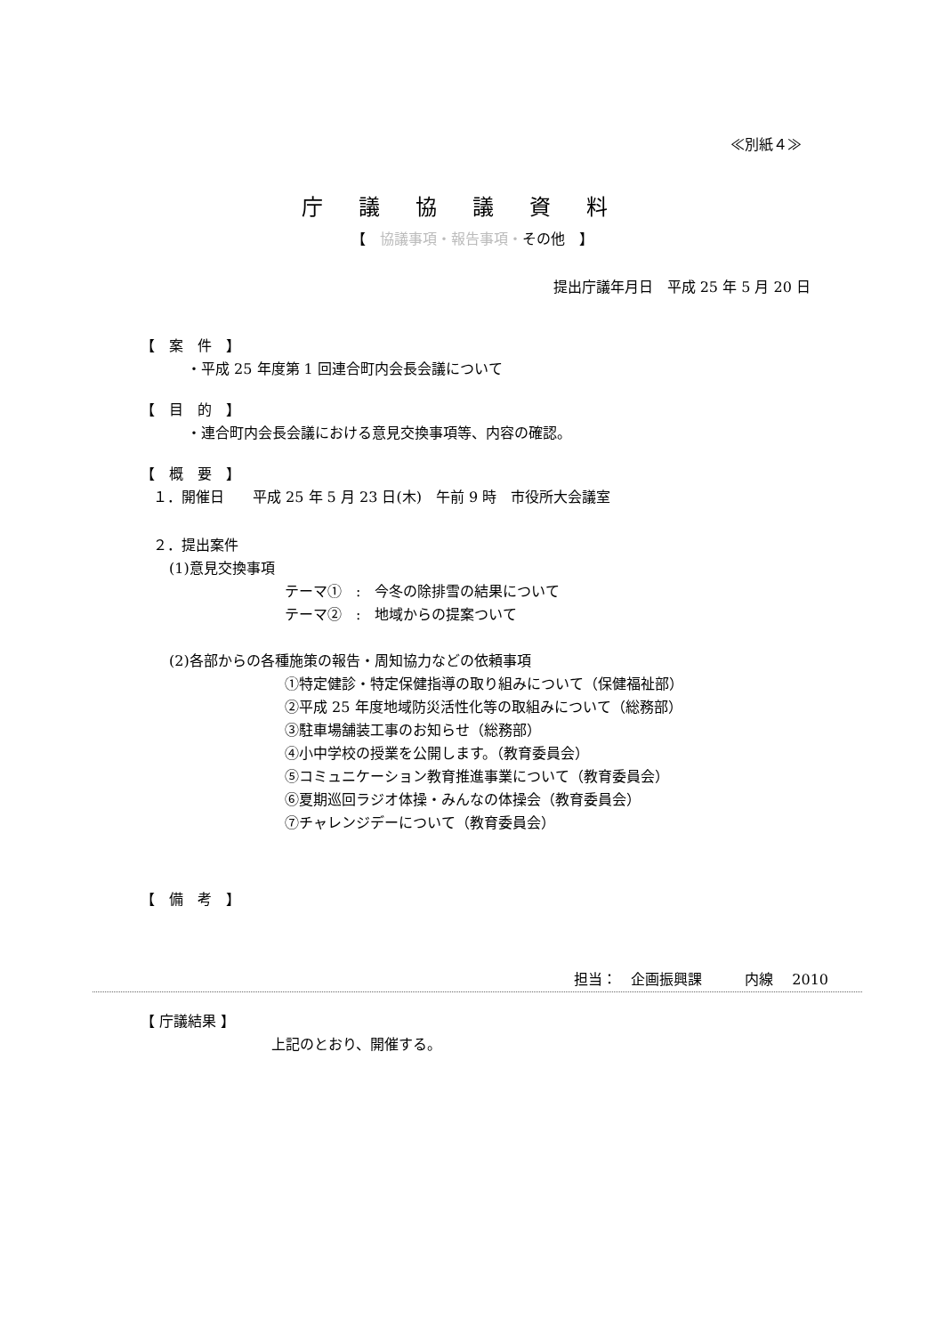≪別紙４≫
庁議協議資料
【　協議事項・報告事項・その他　】
提出庁議年月日　平成 25 年 5 月 20 日
【　案　件　】
・平成 25 年度第 1 回連合町内会長会議について
【　目　的　】
・連合町内会長会議における意見交換事項等、内容の確認。
【　概　要　】
１．開催日　　平成 25 年 5 月 23 日(木)　午前 9 時　市役所大会議室
２．提出案件
(1)意見交換事項
テーマ①　:　今冬の除排雪の結果について
テーマ②　:　地域からの提案ついて
(2)各部からの各種施策の報告・周知協力などの依頼事項
①特定健診・特定保健指導の取り組みについて（保健福祉部）
②平成 25 年度地域防災活性化等の取組みについて（総務部）
③駐車場舗装工事のお知らせ（総務部）
④小中学校の授業を公開します。（教育委員会）
⑤コミュニケーション教育推進事業について（教育委員会）
⑥夏期巡回ラジオ体操・みんなの体操会（教育委員会）
⑦チャレンジデーについて（教育委員会）
【　備　考　】
担当：　企画振興課　　　内線　 2010
【 庁議結果 】
上記のとおり、開催する。